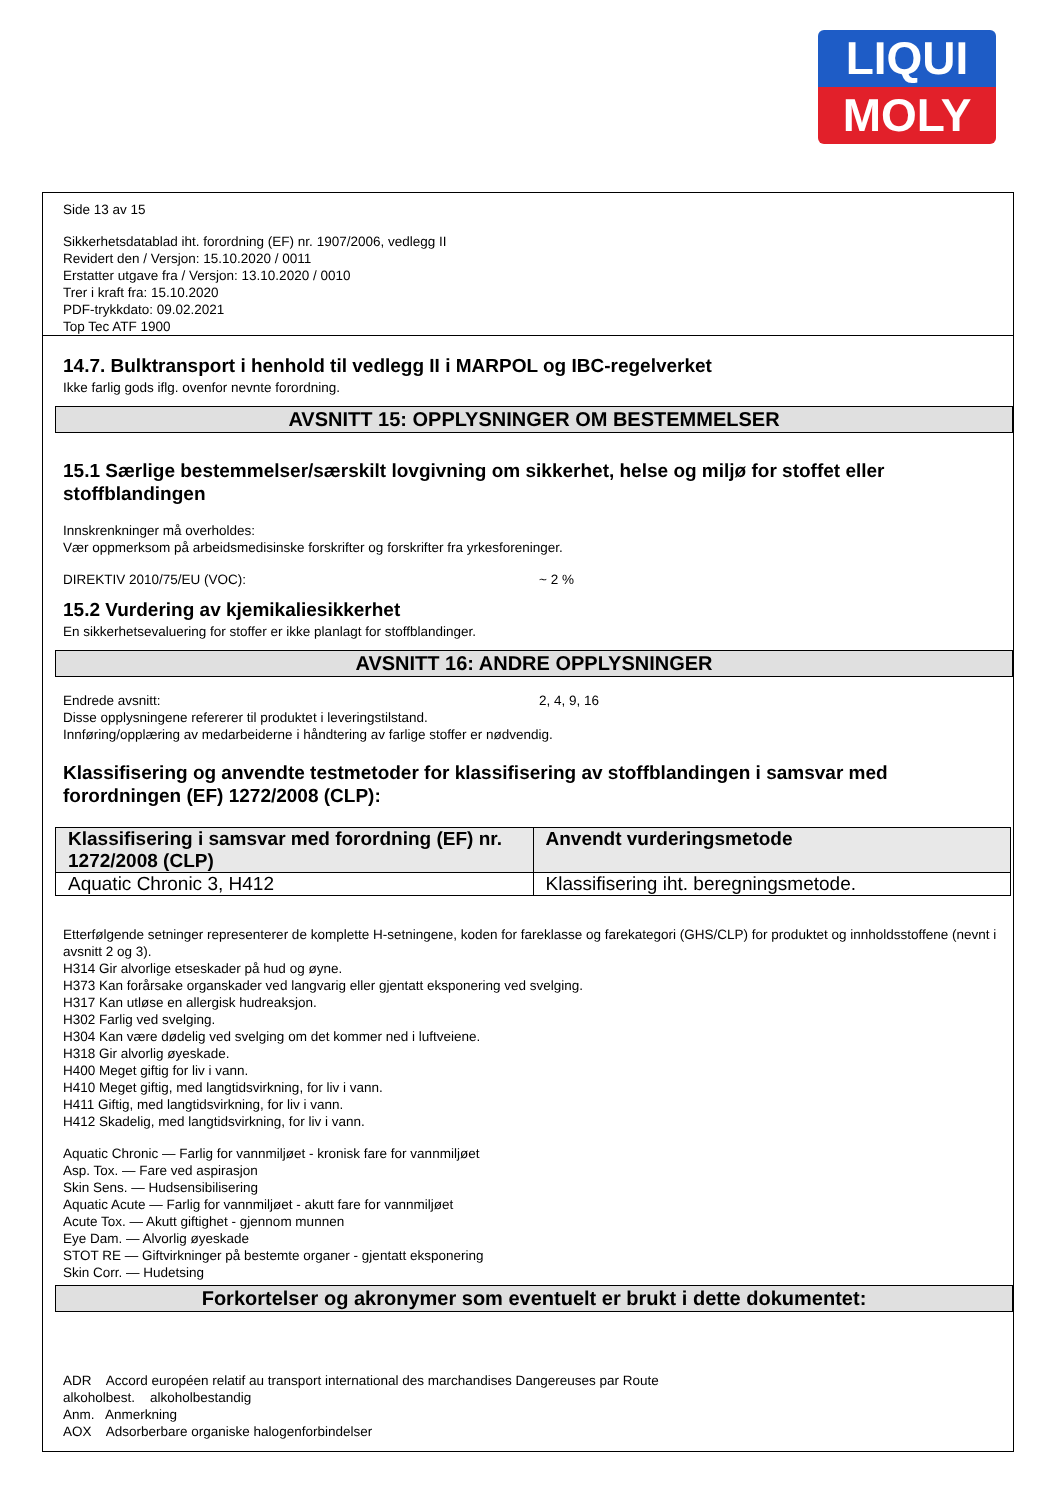LIQUI
MOLY
Side 13 av 15
Sikkerhetsdatablad iht. forordning (EF) nr. 1907/2006, vedlegg II
Revidert den / Versjon: 15.10.2020 / 0011
Erstatter utgave fra / Versjon: 13.10.2020 / 0010
Trer i kraft fra: 15.10.2020
PDF-trykkdato: 09.02.2021
Top Tec ATF 1900
14.7. Bulktransport i henhold til vedlegg II i MARPOL og IBC-regelverket
Ikke farlig gods iflg. ovenfor nevnte forordning.
AVSNITT 15: OPPLYSNINGER OM BESTEMMELSER
15.1 Særlige bestemmelser/særskilt lovgivning om sikkerhet, helse og miljø for stoffet eller stoffblandingen
Innskrenkninger må overholdes:
Vær oppmerksom på arbeidsmedisinske forskrifter og forskrifter fra yrkesforeninger.
DIREKTIV 2010/75/EU (VOC): ~ 2 %
15.2 Vurdering av kjemikaliesikkerhet
En sikkerhetsevaluering for stoffer er ikke planlagt for stoffblandinger.
AVSNITT 16: ANDRE OPPLYSNINGER
Endrede avsnitt: 2, 4, 9, 16
Disse opplysningene refererer til produktet i leveringstilstand.
Innføring/opplæring av medarbeiderne i håndtering av farlige stoffer er nødvendig.
Klassifisering og anvendte testmetoder for klassifisering av stoffblandingen i samsvar med forordningen (EF) 1272/2008 (CLP):
| Klassifisering i samsvar med forordning (EF) nr. 1272/2008 (CLP) | Anvendt vurderingsmetode |
| --- | --- |
| Aquatic Chronic 3, H412 | Klassifisering iht. beregningsmetode. |
Etterfølgende setninger representerer de komplette H-setningene, koden for fareklasse og farekategori (GHS/CLP) for produktet og innholdsstoffene (nevnt i avsnitt 2 og 3).
H314 Gir alvorlige etseskader på hud og øyne.
H373 Kan forårsake organskader ved langvarig eller gjentatt eksponering ved svelging.
H317 Kan utløse en allergisk hudreaksjon.
H302 Farlig ved svelging.
H304 Kan være dødelig ved svelging om det kommer ned i luftveiene.
H318 Gir alvorlig øyeskade.
H400 Meget giftig for liv i vann.
H410 Meget giftig, med langtidsvirkning, for liv i vann.
H411 Giftig, med langtidsvirkning, for liv i vann.
H412 Skadelig, med langtidsvirkning, for liv i vann.
Aquatic Chronic — Farlig for vannmiljøet - kronisk fare for vannmiljøet
Asp. Tox. — Fare ved aspirasjon
Skin Sens. — Hudsensibilisering
Aquatic Acute — Farlig for vannmiljøet - akutt fare for vannmiljøet
Acute Tox. — Akutt giftighet - gjennom munnen
Eye Dam. — Alvorlig øyeskade
STOT RE — Giftvirkninger på bestemte organer - gjentatt eksponering
Skin Corr. — Hudetsing
Forkortelser og akronymer som eventuelt er brukt i dette dokumentet:
ADR Accord européen relatif au transport international des marchandises Dangereuses par Route
alkoholbest. alkoholbestandig
Anm. Anmerkning
AOX Adsorberbare organiske halogenforbindelser